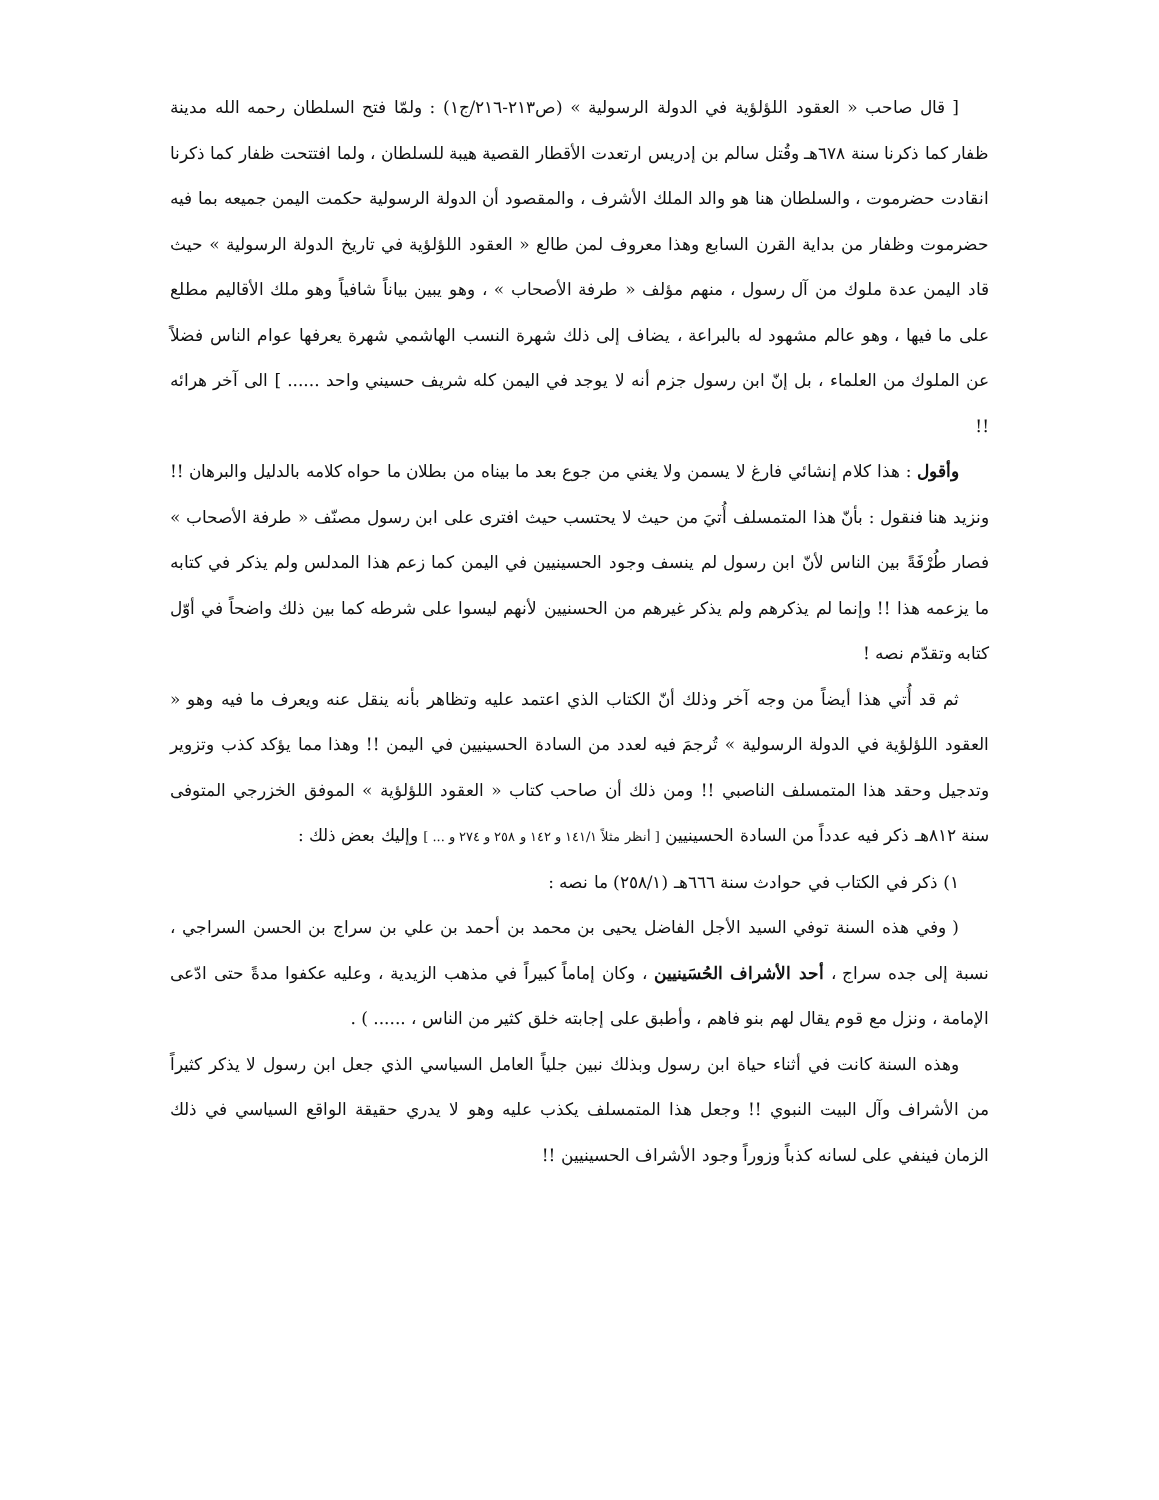[ قال صاحب « العقود اللؤلؤية في الدولة الرسولية » (ص٢١٣-٢١٦/ج١) : ولمّا فتح السلطان رحمه الله مدينة ظفار كما ذكرنا سنة ٦٧٨هـ وقُتل سالم بن إدريس ارتعدت الأقطار القصية هيبة للسلطان ، ولما افتتحت ظفار كما ذكرنا انقادت حضرموت ، والسلطان هنا هو والد الملك الأشرف ، والمقصود أن الدولة الرسولية حكمت اليمن جميعه بما فيه حضرموت وظفار من بداية القرن السابع وهذا معروف لمن طالع « العقود اللؤلؤية في تاريخ الدولة الرسولية » حيث قاد اليمن عدة ملوك من آل رسول ، منهم مؤلف « طرفة الأصحاب » ، وهو يبين بياناً شافياً وهو ملك الأقاليم مطلع على ما فيها ، وهو عالم مشهود له بالبراعة ، يضاف إلى ذلك شهرة النسب الهاشمي شهرة يعرفها عوام الناس فضلاً عن الملوك من العلماء ، بل إنّ ابن رسول جزم أنه لا يوجد في اليمن كله شريف حسيني واحد ...... ] الى آخر هرائه !!
وأقول : هذا كلام إنشائي فارغ لا يسمن ولا يغني من جوع بعد ما بيناه من بطلان ما حواه كلامه بالدليل والبرهان !! ونزيد هنا فنقول : بأنّ هذا المتمسلف أُتيَ من حيث لا يحتسب حيث افترى على ابن رسول مصنّف « طرفة الأصحاب » فصار طُرْفَةً بين الناس لأنّ ابن رسول لم ينسف وجود الحسينيين في اليمن كما زعم هذا المدلس ولم يذكر في كتابه ما يزعمه هذا !! وإنما لم يذكرهم ولم يذكر غيرهم من الحسنيين لأنهم ليسوا على شرطه كما بين ذلك واضحاً في أوّل كتابه وتقدّم نصه !
ثم قد أُتي هذا أيضاً من وجه آخر وذلك أنّ الكتاب الذي اعتمد عليه وتظاهر بأنه ينقل عنه ويعرف ما فيه وهو « العقود اللؤلؤية في الدولة الرسولية » تُرجمَ فيه لعدد من السادة الحسينيين في اليمن !! وهذا مما يؤكد كذب وتزوير وتدجيل وحقد هذا المتمسلف الناصبي !! ومن ذلك أن صاحب كتاب « العقود اللؤلؤية » الموفق الخزرجي المتوفى سنة ٨١٢هـ ذكر فيه عدداً من السادة الحسينيين [ أنظر مثلاً ١٤١/١ و ١٤٢ و ٢٥٨ و ٢٧٤ و ... ] وإليك بعض ذلك :
١) ذكر في الكتاب في حوادث سنة ٦٦٦هـ (٢٥٨/١) ما نصه :
( وفي هذه السنة توفي السيد الأجل الفاضل يحيى بن محمد بن أحمد بن علي بن سراج بن الحسن السراجي ، نسبة إلى جده سراج ، أحد الأشراف الحُسَينيين ، وكان إماماً كبيراً في مذهب الزيدية ، وعليه عكفوا مدةً حتى ادّعى الإمامة ، ونزل مع قوم يقال لهم بنو فاهم ، وأطبق على إجابته خلق كثير من الناس ، ...... ) .
وهذه السنة كانت في أثناء حياة ابن رسول وبذلك نبين جلياً العامل السياسي الذي جعل ابن رسول لا يذكر كثيراً من الأشراف وآل البيت النبوي !! وجعل هذا المتمسلف يكذب عليه وهو لا يدري حقيقة الواقع السياسي في ذلك الزمان فينفي على لسانه كذباً وزوراً وجود الأشراف الحسينيين !!